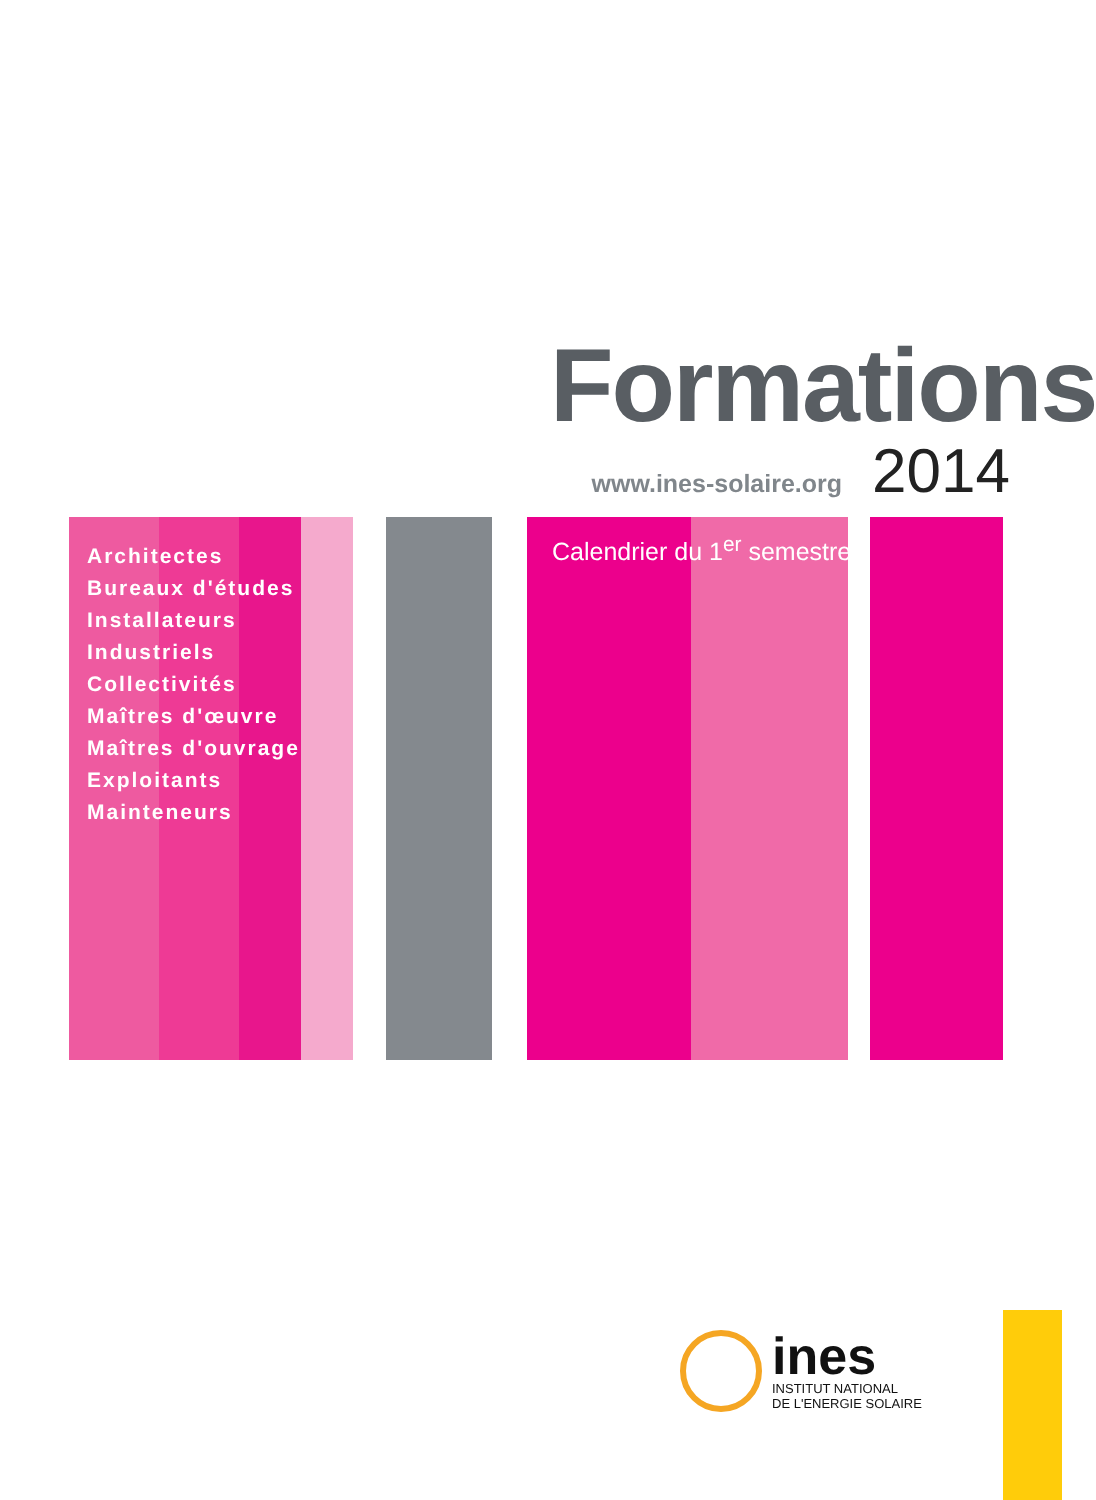Formations
www.ines-solaire.org 2014
Architectes
Bureaux d'études
Installateurs
Industriels
Collectivités
Maîtres d'œuvre
Maîtres d'ouvrage
Exploitants
Mainteneurs
Calendrier du 1<sup>er</sup> semestre
ines
INSTITUT NATIONAL
DE L'ENERGIE SOLAIRE